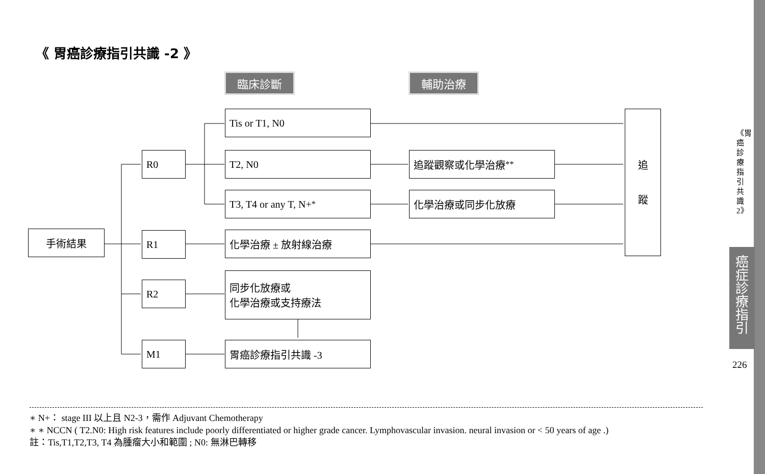《 胃癌診療指引共識 -2 》
臨床診斷 輔助治療
手術結果
R0
R1
R2
M1
Tis or T1, N0
T2, N0
T3, T4 or any T, N+ <sup>*</sup>
化學治療 ± 放射線治療
同步化放療或
化學治療或支持療法
胃癌診療指引共識 -3
追蹤觀察或化學治療<sup>**</sup>
化學治療或同步化放療
追
蹤
∗ N+： stage III 以上且 N2-3，需作 Adjuvant Chemotherapy
∗ ∗ NCCN ( T2.N0: High risk features include poorly differentiated or higher grade cancer. Lymphovascular invasion. neural invasion or < 50 years of age .)
註：Tis,T1,T2,T3, T4 為腫瘤大小和範圍 ; N0: 無淋巴轉移
《胃癌診療指引共識2》
癌症診療指引
226